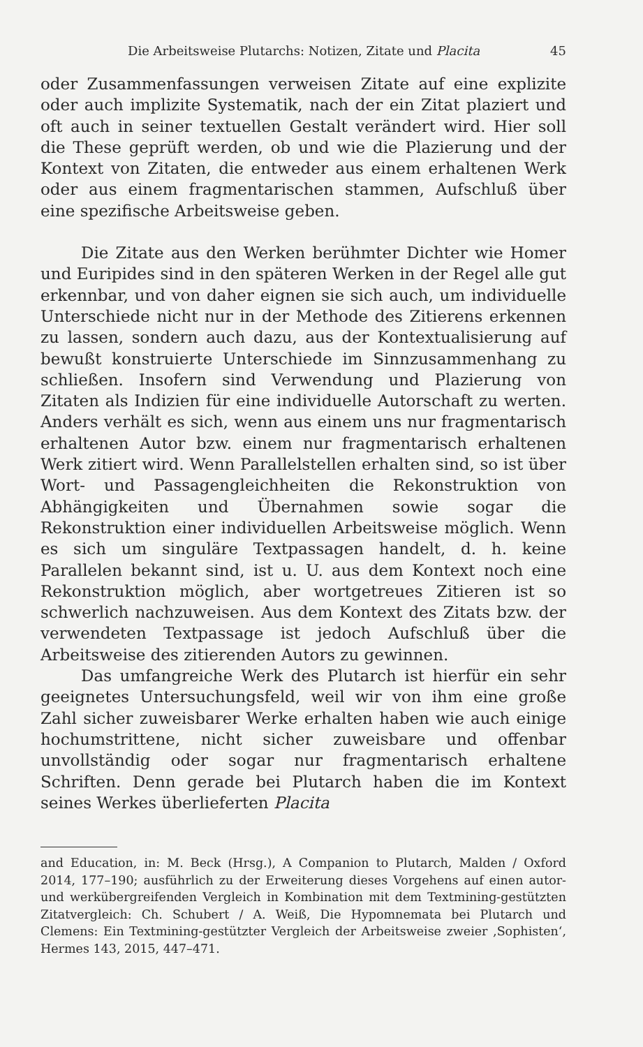Die Arbeitsweise Plutarchs: Notizen, Zitate und Placita 45
oder Zusammenfassungen verweisen Zitate auf eine explizite oder auch implizite Systematik, nach der ein Zitat plaziert und oft auch in seiner textuellen Gestalt verändert wird. Hier soll die These geprüft werden, ob und wie die Plazierung und der Kontext von Zitaten, die entweder aus einem erhaltenen Werk oder aus einem fragmentarischen stammen, Aufschluß über eine spezifische Arbeitsweise geben.
Die Zitate aus den Werken berühmter Dichter wie Homer und Euripides sind in den späteren Werken in der Regel alle gut erkennbar, und von daher eignen sie sich auch, um individuelle Unterschiede nicht nur in der Methode des Zitierens erkennen zu lassen, sondern auch dazu, aus der Kontextualisierung auf bewußt konstruierte Unterschiede im Sinnzusammenhang zu schließen. Insofern sind Verwendung und Plazierung von Zitaten als Indizien für eine individuelle Autorschaft zu werten. Anders verhält es sich, wenn aus einem uns nur fragmentarisch erhaltenen Autor bzw. einem nur fragmentarisch erhaltenen Werk zitiert wird. Wenn Parallelstellen erhalten sind, so ist über Wort- und Passagengleichheiten die Rekonstruktion von Abhängigkeiten und Übernahmen sowie sogar die Rekonstruktion einer individuellen Arbeitsweise möglich. Wenn es sich um singuläre Textpassagen handelt, d. h. keine Parallelen bekannt sind, ist u. U. aus dem Kontext noch eine Rekonstruktion möglich, aber wortgetreues Zitieren ist so schwerlich nachzuweisen. Aus dem Kontext des Zitats bzw. der verwendeten Textpassage ist jedoch Aufschluß über die Arbeitsweise des zitierenden Autors zu gewinnen.
Das umfangreiche Werk des Plutarch ist hierfür ein sehr geeignetes Untersuchungsfeld, weil wir von ihm eine große Zahl sicher zuweisbarer Werke erhalten haben wie auch einige hochumstrittene, nicht sicher zuweisbare und offenbar unvollständig oder sogar nur fragmentarisch erhaltene Schriften. Denn gerade bei Plutarch haben die im Kontext seines Werkes überlieferten Placita
and Education, in: M. Beck (Hrsg.), A Companion to Plutarch, Malden / Oxford 2014, 177–190; ausführlich zu der Erweiterung dieses Vorgehens auf einen autor- und werkübergreifenden Vergleich in Kombination mit dem Textmining-gestützten Zitatvergleich: Ch. Schubert / A. Weiß, Die Hypomnemata bei Plutarch und Clemens: Ein Textmining-gestützter Vergleich der Arbeitsweise zweier ‚Sophisten‘, Hermes 143, 2015, 447–471.